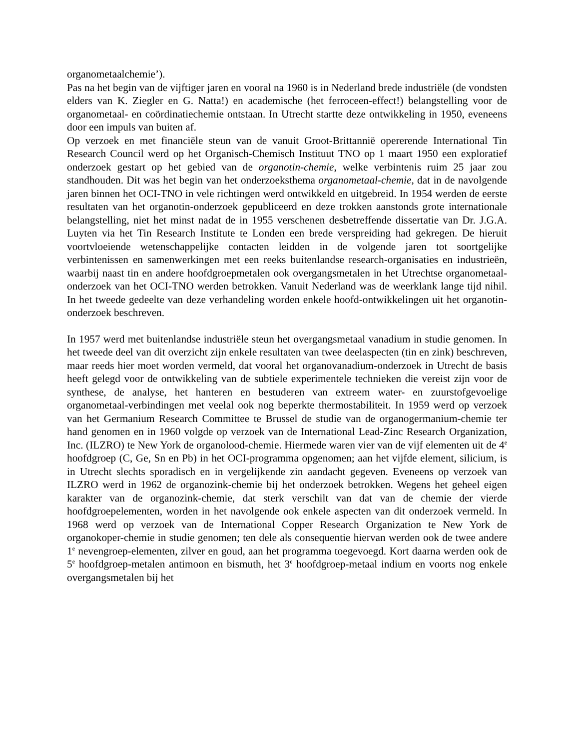organometaalchemie’).
Pas na het begin van de vijftiger jaren en vooral na 1960 is in Nederland brede industriële (de vondsten elders van K. Ziegler en G. Natta!) en academische (het ferroceen-effect!) belangstelling voor de organometaal- en coördinatiechemie ontstaan. In Utrecht startte deze ontwikkeling in 1950, eveneens door een impuls van buiten af.
Op verzoek en met financiële steun van de vanuit Groot-Brittannië opererende International Tin Research Council werd op het Organisch-Chemisch Instituut TNO op 1 maart 1950 een exploratief onderzoek gestart op het gebied van de organotin-chemie, welke verbintenis ruim 25 jaar zou standhouden. Dit was het begin van het onderzoeksthema organometaal-chemie, dat in de navolgende jaren binnen het OCI-TNO in vele richtingen werd ontwikkeld en uitgebreid. In 1954 werden de eerste resultaten van het organotin-onderzoek gepubliceerd en deze trokken aanstonds grote internationale belangstelling, niet het minst nadat de in 1955 verschenen desbetreffende dissertatie van Dr. J.G.A. Luyten via het Tin Research Institute te Londen een brede verspreiding had gekregen. De hieruit voortvloeiende wetenschappelijke contacten leidden in de volgende jaren tot soortgelijke verbintenissen en samenwerkingen met een reeks buitenlandse research-organisaties en industrieën, waarbij naast tin en andere hoofdgroepmetalen ook overgangsmetalen in het Utrechtse organometaal-onderzoek van het OCI-TNO werden betrokken. Vanuit Nederland was de weerklank lange tijd nihil. In het tweede gedeelte van deze verhandeling worden enkele hoofd-ontwikkelingen uit het organotin-onderzoek beschreven.
In 1957 werd met buitenlandse industriële steun het overgangsmetaal vanadium in studie genomen. In het tweede deel van dit overzicht zijn enkele resultaten van twee deelaspecten (tin en zink) beschreven, maar reeds hier moet worden vermeld, dat vooral het organovanadium-onderzoek in Utrecht de basis heeft gelegd voor de ontwikkeling van de subtiele experimentele technieken die vereist zijn voor de synthese, de analyse, het hanteren en bestuderen van extreem water- en zuurstofgevoelige organometaal-verbindingen met veelal ook nog beperkte thermostabiliteit. In 1959 werd op verzoek van het Germanium Research Committee te Brussel de studie van de organogermanium-chemie ter hand genomen en in 1960 volgde op verzoek van de International Lead-Zinc Research Organization, Inc. (ILZRO) te New York de organolood-chemie. Hiermede waren vier van de vijf elementen uit de 4<sup>e</sup> hoofdgroep (C, Ge, Sn en Pb) in het OCI-programma opgenomen; aan het vijfde element, silicium, is in Utrecht slechts sporadisch en in vergelijkende zin aandacht gegeven. Eveneens op verzoek van ILZRO werd in 1962 de organozink-chemie bij het onderzoek betrokken. Wegens het geheel eigen karakter van de organozink-chemie, dat sterk verschilt van dat van de chemie der vierde hoofdgroepelementen, worden in het navolgende ook enkele aspecten van dit onderzoek vermeld. In 1968 werd op verzoek van de International Copper Research Organization te New York de organokoper-chemie in studie genomen; ten dele als consequentie hiervan werden ook de twee andere 1<sup>e</sup> nevengroep-elementen, zilver en goud, aan het programma toegevoegd. Kort daarna werden ook de 5<sup>e</sup> hoofdgroep-metalen antimoon en bismuth, het 3<sup>e</sup> hoofdgroep-metaal indium en voorts nog enkele overgangsmetalen bij het